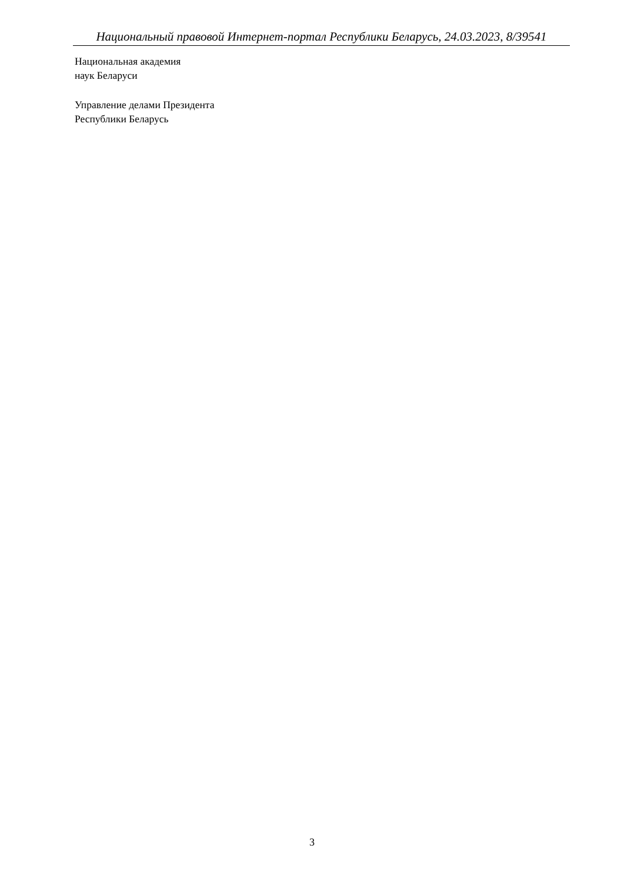Национальный правовой Интернет-портал Республики Беларусь, 24.03.2023, 8/39541
Национальная академия
наук Беларуси
Управление делами Президента
Республики Беларусь
3